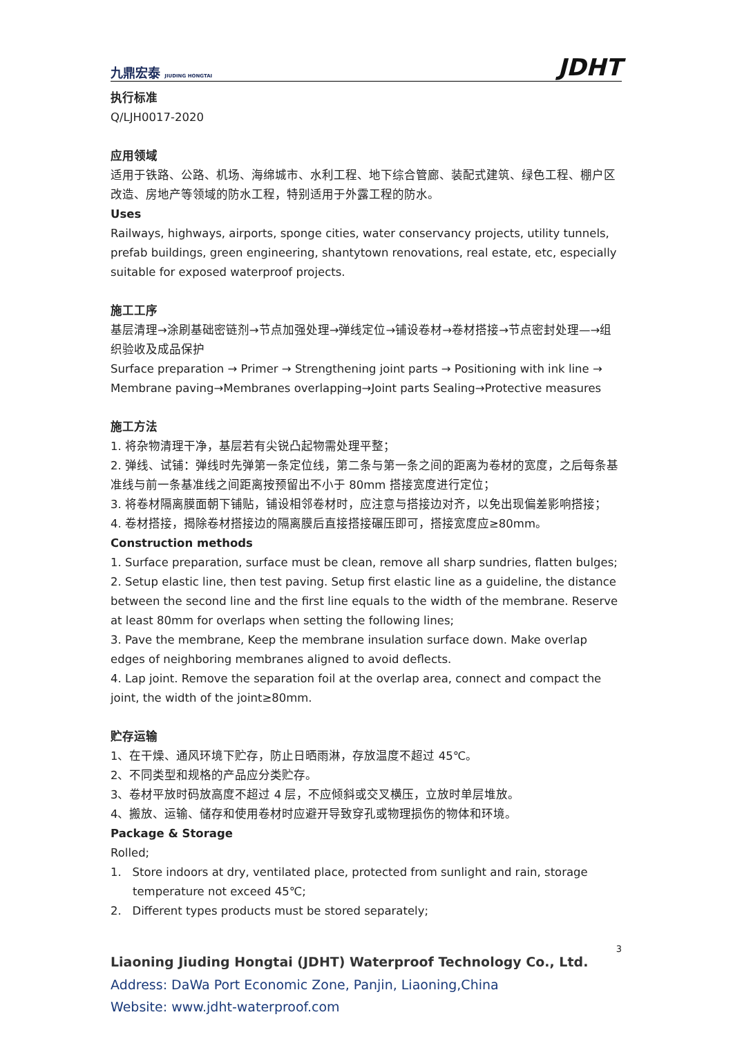九鼎宏泰 JIUDING HONGTAI JDHT
执行标准
Q/LJH0017-2020
应用领域
适用于铁路、公路、机场、海绵城市、水利工程、地下综合管廊、装配式建筑、绿色工程、棚户区改造、房地产等领域的防水工程，特别适用于外露工程的防水。
Uses
Railways, highways, airports, sponge cities, water conservancy projects, utility tunnels, prefab buildings, green engineering, shantytown renovations, real estate, etc, especially suitable for exposed waterproof projects.
施工工序
基层清理→涂刷基础密链剂→节点加强处理→弹线定位→铺设卷材→卷材搭接→节点密封处理—→组织验收及成品保护
Surface preparation → Primer → Strengthening joint parts → Positioning with ink line → Membrane paving→Membranes overlapping→Joint parts Sealing→Protective measures
施工方法
1. 将杂物清理干净，基层若有尖锐凸起物需处理平整；
2. 弹线、试铺：弹线时先弹第一条定位线，第二条与第一条之间的距离为卷材的宽度，之后每条基准线与前一条基准线之间距离按预留出不小于 80mm 搭接宽度进行定位；
3. 将卷材隔离膜面朝下铺贴，铺设相邻卷材时，应注意与搭接边对齐，以免出现偏差影响搭接；
4. 卷材搭接，揭除卷材搭接边的隔离膜后直接搭接碾压即可，搭接宽度应≥80mm。
Construction methods
1. Surface preparation, surface must be clean, remove all sharp sundries, flatten bulges;
2. Setup elastic line, then test paving. Setup first elastic line as a guideline, the distance between the second line and the first line equals to the width of the membrane. Reserve at least 80mm for overlaps when setting the following lines;
3. Pave the membrane, Keep the membrane insulation surface down. Make overlap edges of neighboring membranes aligned to avoid deflects.
4. Lap joint. Remove the separation foil at the overlap area, connect and compact the joint, the width of the joint≥80mm.
贮存运输
1、在干燥、通风环境下贮存，防止日晒雨淋，存放温度不超过 45℃。
2、不同类型和规格的产品应分类贮存。
3、卷材平放时码放高度不超过 4 层，不应倾斜或交叉横压，立放时单层堆放。
4、搬放、运输、储存和使用卷材时应避开导致穿孔或物理损伤的物体和环境。
Package & Storage
Rolled;
1. Store indoors at dry, ventilated place, protected from sunlight and rain, storage temperature not exceed 45℃;
2. Different types products must be stored separately;
3
Liaoning Jiuding Hongtai (JDHT) Waterproof Technology Co., Ltd.
Address: DaWa Port Economic Zone, Panjin, Liaoning,China
Website: www.jdht-waterproof.com